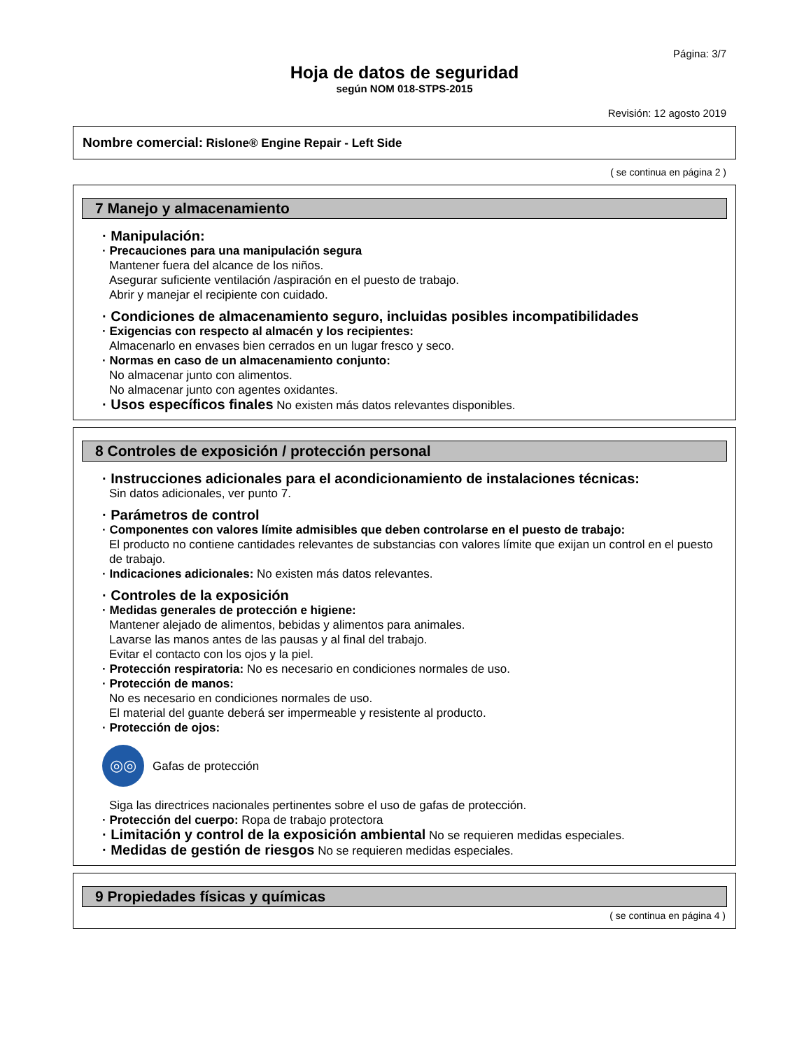Página: 3/7
Hoja de datos de seguridad
según NOM 018-STPS-2015
Revisión: 12 agosto 2019
Nombre comercial: Rislone® Engine Repair - Left Side
( se continua en página 2 )
7 Manejo y almacenamiento
· Manipulación:
· Precauciones para una manipulación segura
Mantener fuera del alcance de los niños.
Asegurar suficiente ventilación /aspiración en el puesto de trabajo.
Abrir y manejar el recipiente con cuidado.
· Condiciones de almacenamiento seguro, incluidas posibles incompatibilidades
· Exigencias con respecto al almacén y los recipientes:
Almacenarlo en envases bien cerrados en un lugar fresco y seco.
· Normas en caso de un almacenamiento conjunto:
No almacenar junto con alimentos.
No almacenar junto con agentes oxidantes.
· Usos específicos finales No existen más datos relevantes disponibles.
8 Controles de exposición / protección personal
· Instrucciones adicionales para el acondicionamiento de instalaciones técnicas:
Sin datos adicionales, ver punto 7.
· Parámetros de control
· Componentes con valores límite admisibles que deben controlarse en el puesto de trabajo:
El producto no contiene cantidades relevantes de substancias con valores límite que exijan un control en el puesto de trabajo.
· Indicaciones adicionales: No existen más datos relevantes.
· Controles de la exposición
· Medidas generales de protección e higiene:
Mantener alejado de alimentos, bebidas y alimentos para animales.
Lavarse las manos antes de las pausas y al final del trabajo.
Evitar el contacto con los ojos y la piel.
· Protección respiratoria: No es necesario en condiciones normales de uso.
· Protección de manos:
No es necesario en condiciones normales de uso.
El material del guante deberá ser impermeable y resistente al producto.
· Protección de ojos:
◎◎
Gafas de protección
Siga las directrices nacionales pertinentes sobre el uso de gafas de protección.
· Protección del cuerpo: Ropa de trabajo protectora
· Limitación y control de la exposición ambiental No se requieren medidas especiales.
· Medidas de gestión de riesgos No se requieren medidas especiales.
9 Propiedades físicas y químicas
( se continua en página 4 )